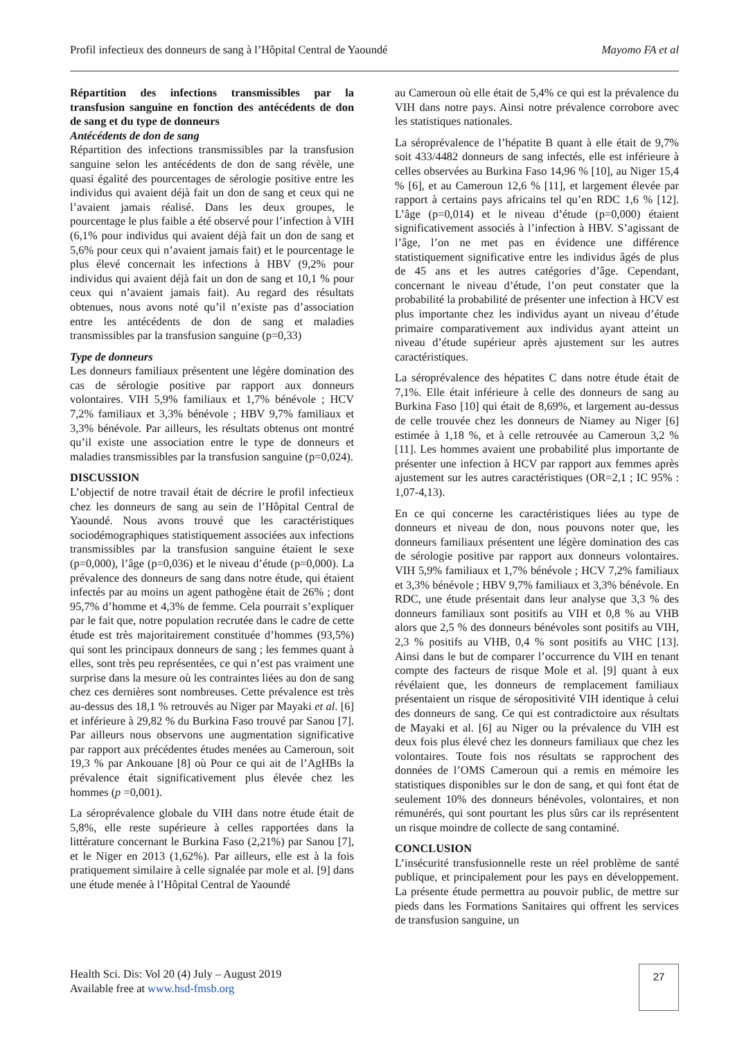Profil infectieux des donneurs de sang à l’Hôpital Central de Yaoundé Mayomo FA et al
Répartition des infections transmissibles par la transfusion sanguine en fonction des antécédents de don de sang et du type de donneurs
Antécédents de don de sang
Répartition des infections transmissibles par la transfusion sanguine selon les antécédents de don de sang révèle, une quasi égalité des pourcentages de sérologie positive entre les individus qui avaient déjà fait un don de sang et ceux qui ne l’avaient jamais réalisé. Dans les deux groupes, le pourcentage le plus faible a été observé pour l’infection à VIH (6,1% pour individus qui avaient déjà fait un don de sang et 5,6% pour ceux qui n’avaient jamais fait) et le pourcentage le plus élevé concernait les infections à HBV (9,2% pour individus qui avaient déjà fait un don de sang et 10,1 % pour ceux qui n’avaient jamais fait). Au regard des résultats obtenues, nous avons noté qu’il n’existe pas d’association entre les antécédents de don de sang et maladies transmissibles par la transfusion sanguine (p=0,33)
Type de donneurs
Les donneurs familiaux présentent une légère domination des cas de sérologie positive par rapport aux donneurs volontaires. VIH 5,9% familiaux et 1,7% bénévole ; HCV 7,2% familiaux et 3,3% bénévole ; HBV 9,7% familiaux et 3,3% bénévole. Par ailleurs, les résultats obtenus ont montré qu’il existe une association entre le type de donneurs et maladies transmissibles par la transfusion sanguine (p=0,024).
DISCUSSION
L’objectif de notre travail était de décrire le profil infectieux chez les donneurs de sang au sein de l’Hôpital Central de Yaoundé. Nous avons trouvé que les caractéristiques sociodémographiques statistiquement associées aux infections transmissibles par la transfusion sanguine étaient le sexe (p=0,000), l’âge (p=0,036) et le niveau d’étude (p=0,000). La prévalence des donneurs de sang dans notre étude, qui étaient infectés par au moins un agent pathogène était de 26% ; dont 95,7% d’homme et 4,3% de femme. Cela pourrait s’expliquer par le fait que, notre population recrutée dans le cadre de cette étude est très majoritairement constituée d’hommes (93,5%) qui sont les principaux donneurs de sang ; les femmes quant à elles, sont très peu représentées, ce qui n’est pas vraiment une surprise dans la mesure où les contraintes liées au don de sang chez ces dernières sont nombreuses. Cette prévalence est très au-dessus des 18,1 % retrouvés au Niger par Mayaki et al. [6] et inférieure à 29,82 % du Burkina Faso trouvé par Sanou [7]. Par ailleurs nous observons une augmentation significative par rapport aux précédentes études menées au Cameroun, soit 19,3 % par Ankouane [8] où Pour ce qui ait de l’AgHBs la prévalence était significativement plus élevée chez les hommes (p =0,001).
La séroprévalence globale du VIH dans notre étude était de 5,8%, elle reste supérieure à celles rapportées dans la littérature concernant le Burkina Faso (2,21%) par Sanou [7], et le Niger en 2013 (1,62%). Par ailleurs, elle est à la fois pratiquement similaire à celle signalée par mole et al. [9] dans une étude menée à l’Hôpital Central de Yaoundé
au Cameroun où elle était de 5,4% ce qui est la prévalence du VIH dans notre pays. Ainsi notre prévalence corrobore avec les statistiques nationales.
La séroprévalence de l’hépatite B quant à elle était de 9,7% soit 433/4482 donneurs de sang infectés, elle est inférieure à celles observées au Burkina Faso 14,96 % [10], au Niger 15,4 % [6], et au Cameroun 12,6 % [11], et largement élevée par rapport à certains pays africains tel qu’en RDC 1,6 % [12]. L’âge (p=0,014) et le niveau d’étude (p=0,000) étaient significativement associés à l’infection à HBV. S’agissant de l’âge, l’on ne met pas en évidence une différence statistiquement significative entre les individus âgés de plus de 45 ans et les autres catégories d’âge. Cependant, concernant le niveau d’étude, l’on peut constater que la probabilité la probabilité de présenter une infection à HCV est plus importante chez les individus ayant un niveau d’étude primaire comparativement aux individus ayant atteint un niveau d’étude supérieur après ajustement sur les autres caractéristiques.
La séroprévalence des hépatites C dans notre étude était de 7,1%. Elle était inférieure à celle des donneurs de sang au Burkina Faso [10] qui était de 8,69%, et largement au-dessus de celle trouvée chez les donneurs de Niamey au Niger [6] estimée à 1,18 %, et à celle retrouvée au Cameroun 3,2 % [11]. Les hommes avaient une probabilité plus importante de présenter une infection à HCV par rapport aux femmes après ajustement sur les autres caractéristiques (OR=2,1 ; IC 95% : 1,07-4,13).
En ce qui concerne les caractéristiques liées au type de donneurs et niveau de don, nous pouvons noter que, les donneurs familiaux présentent une légère domination des cas de sérologie positive par rapport aux donneurs volontaires. VIH 5,9% familiaux et 1,7% bénévole ; HCV 7,2% familiaux et 3,3% bénévole ; HBV 9,7% familiaux et 3,3% bénévole. En RDC, une étude présentait dans leur analyse que 3,3 % des donneurs familiaux sont positifs au VIH et 0,8 % au VHB alors que 2,5 % des donneurs bénévoles sont positifs au VIH, 2,3 % positifs au VHB, 0,4 % sont positifs au VHC [13]. Ainsi dans le but de comparer l’occurrence du VIH en tenant compte des facteurs de risque Mole et al. [9] quant à eux révélaient que, les donneurs de remplacement familiaux présentaient un risque de séropositivité VIH identique à celui des donneurs de sang. Ce qui est contradictoire aux résultats de Mayaki et al. [6] au Niger ou la prévalence du VIH est deux fois plus élevé chez les donneurs familiaux que chez les volontaires. Toute fois nos résultats se rapprochent des données de l’OMS Cameroun qui a remis en mémoire les statistiques disponibles sur le don de sang, et qui font état de seulement 10% des donneurs bénévoles, volontaires, et non rémunérés, qui sont pourtant les plus sûrs car ils représentent un risque moindre de collecte de sang contaminé.
CONCLUSION
L’insécurité transfusionnelle reste un réel problème de santé publique, et principalement pour les pays en développement. La présente étude permettra au pouvoir public, de mettre sur pieds dans les Formations Sanitaires qui offrent les services de transfusion sanguine, un
Health Sci. Dis: Vol 20 (4) July – August 2019
Available free at www.hsd-fmsb.org
27